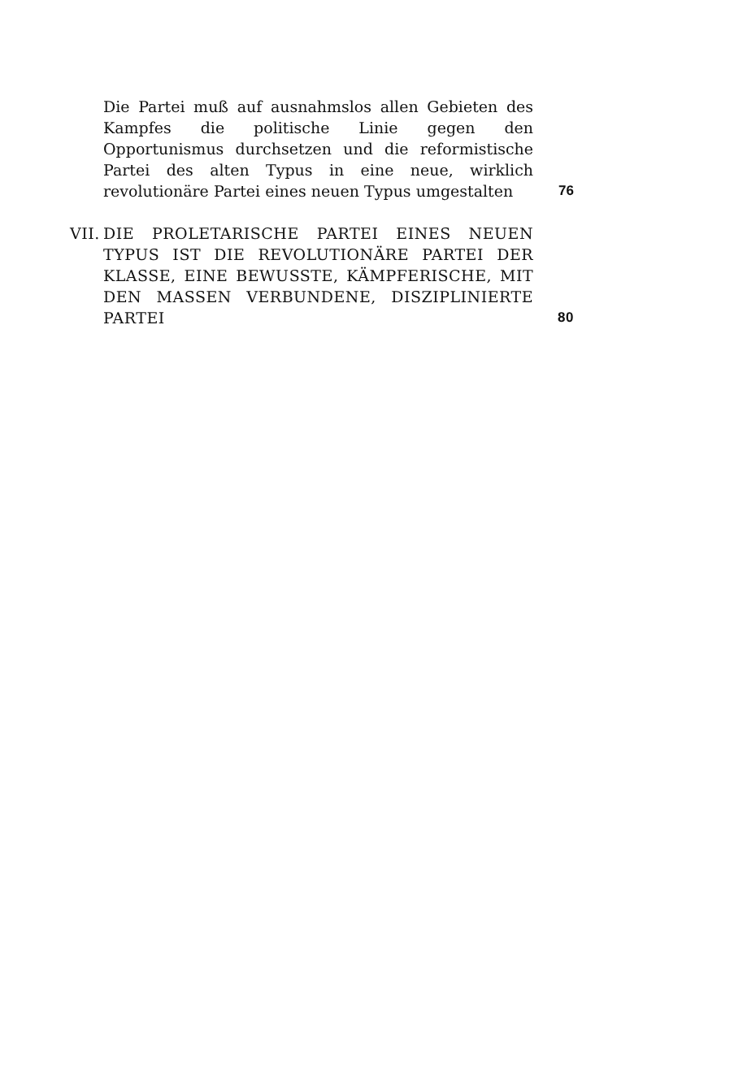Die Partei muß auf ausnahmslos allen Gebieten des Kampfes die politische Linie gegen den Opportunismus durchsetzen und die reformistische Partei des alten Typus in eine neue, wirklich revolutionäre Partei eines neuen Typus umgestalten
76
VII.
DIE PROLETARISCHE PARTEI EINES NEUEN TYPUS IST DIE REVOLUTIONÄRE PARTEI DER KLASSE, EINE BEWUSSTE, KÄMPFERISCHE, MIT DEN MASSEN VERBUNDENE, DISZIPLINIERTE PARTEI
80